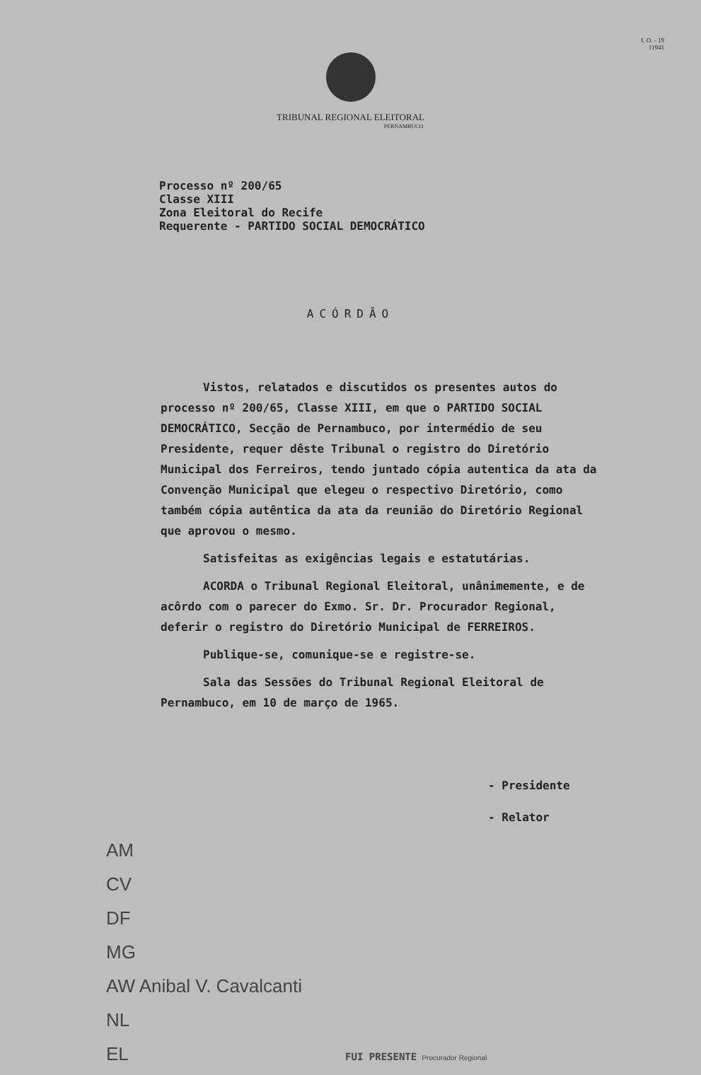I. O. - 19
11941
TRIBUNAL REGIONAL ELEITORAL
PERNAMBUCO
Processo nº 200/65
Classe XIII
Zona Eleitoral do Recife
Requerente - PARTIDO SOCIAL DEMOCRÁTICO
ACÓRDÃO
Vistos, relatados e discutidos os presentes autos do processo nº 200/65, Classe XIII, em que o PARTIDO SOCIAL DEMOCRÁTICO, Secção de Pernambuco, por intermédio de seu Presidente, requer dêste Tribunal o registro do Diretório Municipal dos Ferreiros, tendo juntado cópia autentica da ata da Convenção Municipal que elegeu o respectivo Diretório, como também cópia autêntica da ata da reunião do Diretório Regional que aprovou o mesmo.
Satisfeitas as exigências legais e estatutárias.
ACORDA o Tribunal Regional Eleitoral, unânimemente, e de acôrdo com o parecer do Exmo. Sr. Dr. Procurador Regional, deferir o registro do Diretório Municipal de FERREIROS.
Publique-se, comunique-se e registre-se.
Sala das Sessões do Tribunal Regional Eleitoral de Pernambuco, em 10 de março de 1965.
- Presidente
- Relator
AM
CV
DF
MG
AW Anibal V. Cavalcanti
NL
EL FUI PRESENTE Procurador Regional